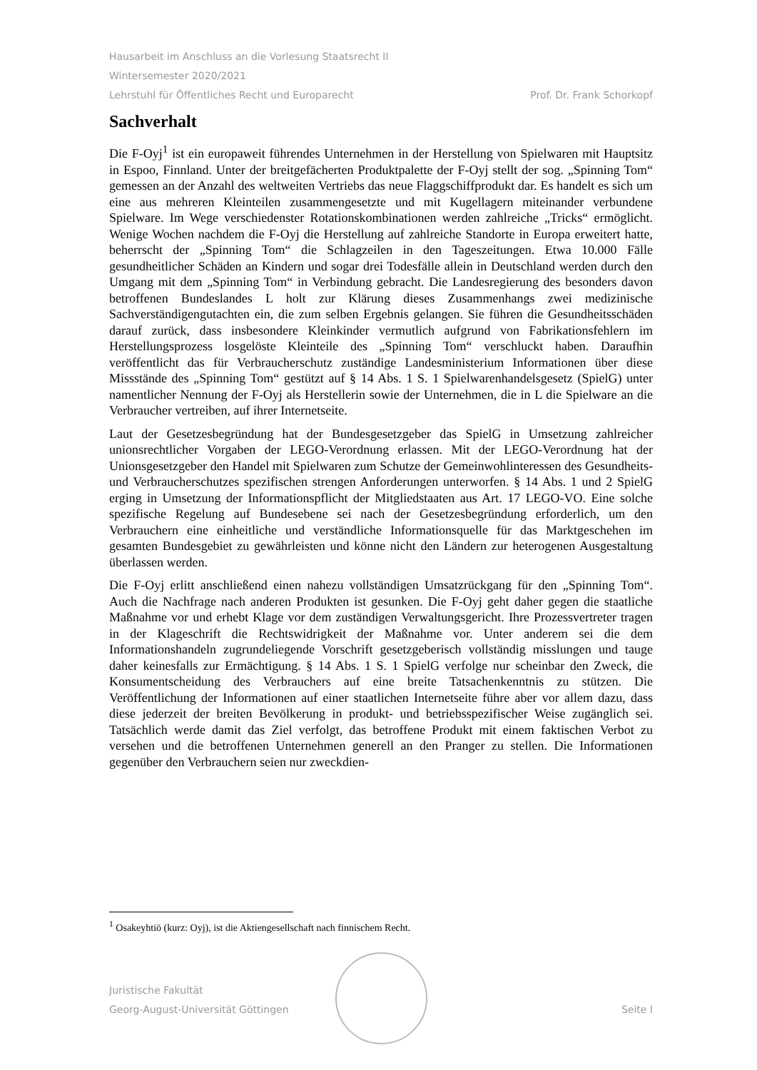Hausarbeit im Anschluss an die Vorlesung Staatsrecht II
Wintersemester 2020/2021
Lehrstuhl für Öffentliches Recht und Europarecht Prof. Dr. Frank Schorkopf
Sachverhalt
Die F-Oyj<sup>1</sup> ist ein europaweit führendes Unternehmen in der Herstellung von Spielwaren mit Hauptsitz in Espoo, Finnland. Unter der breitgefächerten Produktpalette der F-Oyj stellt der sog. „Spinning Tom“ gemessen an der Anzahl des weltweiten Vertriebs das neue Flaggschiffprodukt dar. Es handelt es sich um eine aus mehreren Kleinteilen zusammengesetzte und mit Kugellagern miteinander verbundene Spielware. Im Wege verschiedenster Rotationskombinationen werden zahlreiche „Tricks“ ermöglicht. Wenige Wochen nachdem die F-Oyj die Herstellung auf zahlreiche Standorte in Europa erweitert hatte, beherrscht der „Spinning Tom“ die Schlagzeilen in den Tageszeitungen. Etwa 10.000 Fälle gesundheitlicher Schäden an Kindern und sogar drei Todesfälle allein in Deutschland werden durch den Umgang mit dem „Spinning Tom“ in Verbindung gebracht. Die Landesregierung des besonders davon betroffenen Bundeslandes L holt zur Klärung dieses Zusammenhangs zwei medizinische Sachverständigengutachten ein, die zum selben Ergebnis gelangen. Sie führen die Gesundheitsschäden darauf zurück, dass insbesondere Kleinkinder vermutlich aufgrund von Fabrikationsfehlern im Herstellungsprozess losgelöste Kleinteile des „Spinning Tom“ verschluckt haben. Daraufhin veröffentlicht das für Verbraucherschutz zuständige Landesministerium Informationen über diese Missstände des „Spinning Tom“ gestützt auf § 14 Abs. 1 S. 1 Spielwarenhandelsgesetz (SpielG) unter namentlicher Nennung der F-Oyj als Herstellerin sowie der Unternehmen, die in L die Spielware an die Verbraucher vertreiben, auf ihrer Internetseite.
Laut der Gesetzesbegründung hat der Bundesgesetzgeber das SpielG in Umsetzung zahlreicher unionsrechtlicher Vorgaben der LEGO-Verordnung erlassen. Mit der LEGO-Verordnung hat der Unionsgesetzgeber den Handel mit Spielwaren zum Schutze der Gemeinwohlinteressen des Gesundheits- und Verbraucherschutzes spezifischen strengen Anforderungen unterworfen. § 14 Abs. 1 und 2 SpielG erging in Umsetzung der Informationspflicht der Mitgliedstaaten aus Art. 17 LEGO-VO. Eine solche spezifische Regelung auf Bundesebene sei nach der Gesetzesbegründung erforderlich, um den Verbrauchern eine einheitliche und verständliche Informationsquelle für das Marktgeschehen im gesamten Bundesgebiet zu gewährleisten und könne nicht den Ländern zur heterogenen Ausgestaltung überlassen werden.
Die F-Oyj erlitt anschließend einen nahezu vollständigen Umsatzrückgang für den „Spinning Tom“. Auch die Nachfrage nach anderen Produkten ist gesunken. Die F-Oyj geht daher gegen die staatliche Maßnahme vor und erhebt Klage vor dem zuständigen Verwaltungsgericht. Ihre Prozessvertreter tragen in der Klageschrift die Rechtswidrigkeit der Maßnahme vor. Unter anderem sei die dem Informationshandeln zugrundeliegende Vorschrift gesetzgeberisch vollständig misslungen und tauge daher keinesfalls zur Ermächtigung. § 14 Abs. 1 S. 1 SpielG verfolge nur scheinbar den Zweck, die Konsumentscheidung des Verbrauchers auf eine breite Tatsachenkenntnis zu stützen. Die Veröffentlichung der Informationen auf einer staatlichen Internetseite führe aber vor allem dazu, dass diese jederzeit der breiten Bevölkerung in produkt- und betriebsspezifischer Weise zugänglich sei. Tatsächlich werde damit das Ziel verfolgt, das betroffene Produkt mit einem faktischen Verbot zu versehen und die betroffenen Unternehmen generell an den Pranger zu stellen. Die Informationen gegenüber den Verbrauchern seien nur zweckdien-
<sup>1</sup> Osakeyhtiö (kurz: Oyj), ist die Aktiengesellschaft nach finnischem Recht.
Juristische Fakultät
Georg-August-Universität Göttingen Seite I